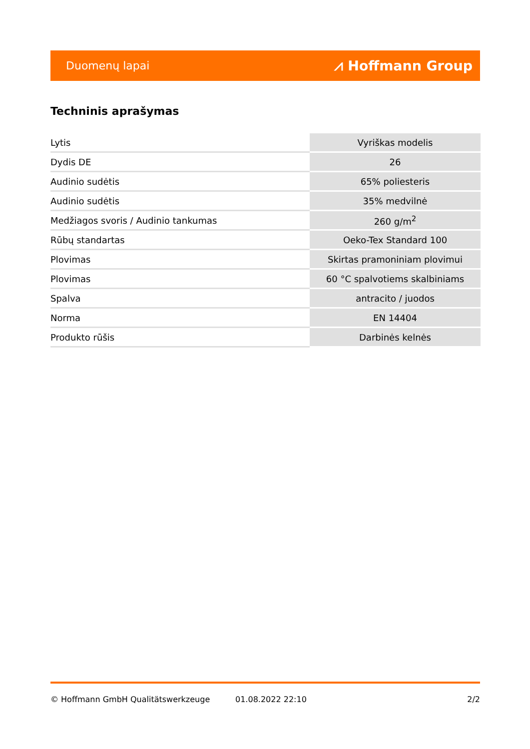Duomenų lapai ⩘ Hoffmann Group
Techninis aprašymas
| Lytis | Vyriškas modelis |
| Dydis DE | 26 |
| Audinio sudėtis | 65% poliesteris |
| Audinio sudėtis | 35% medvilnė |
| Medžiagos svoris / Audinio tankumas | 260 g/m<sup>2</sup> |
| Rūbų standartas | Oeko-Tex Standard 100 |
| Plovimas | Skirtas pramoniniam plovimui |
| Plovimas | 60 °C spalvotiems skalbiniams |
| Spalva | antracito / juodos |
| Norma | EN 14404 |
| Produkto rūšis | Darbinės kelnės |
© Hoffmann GmbH Qualitätswerkzeuge 01.08.2022 22:10 2/2